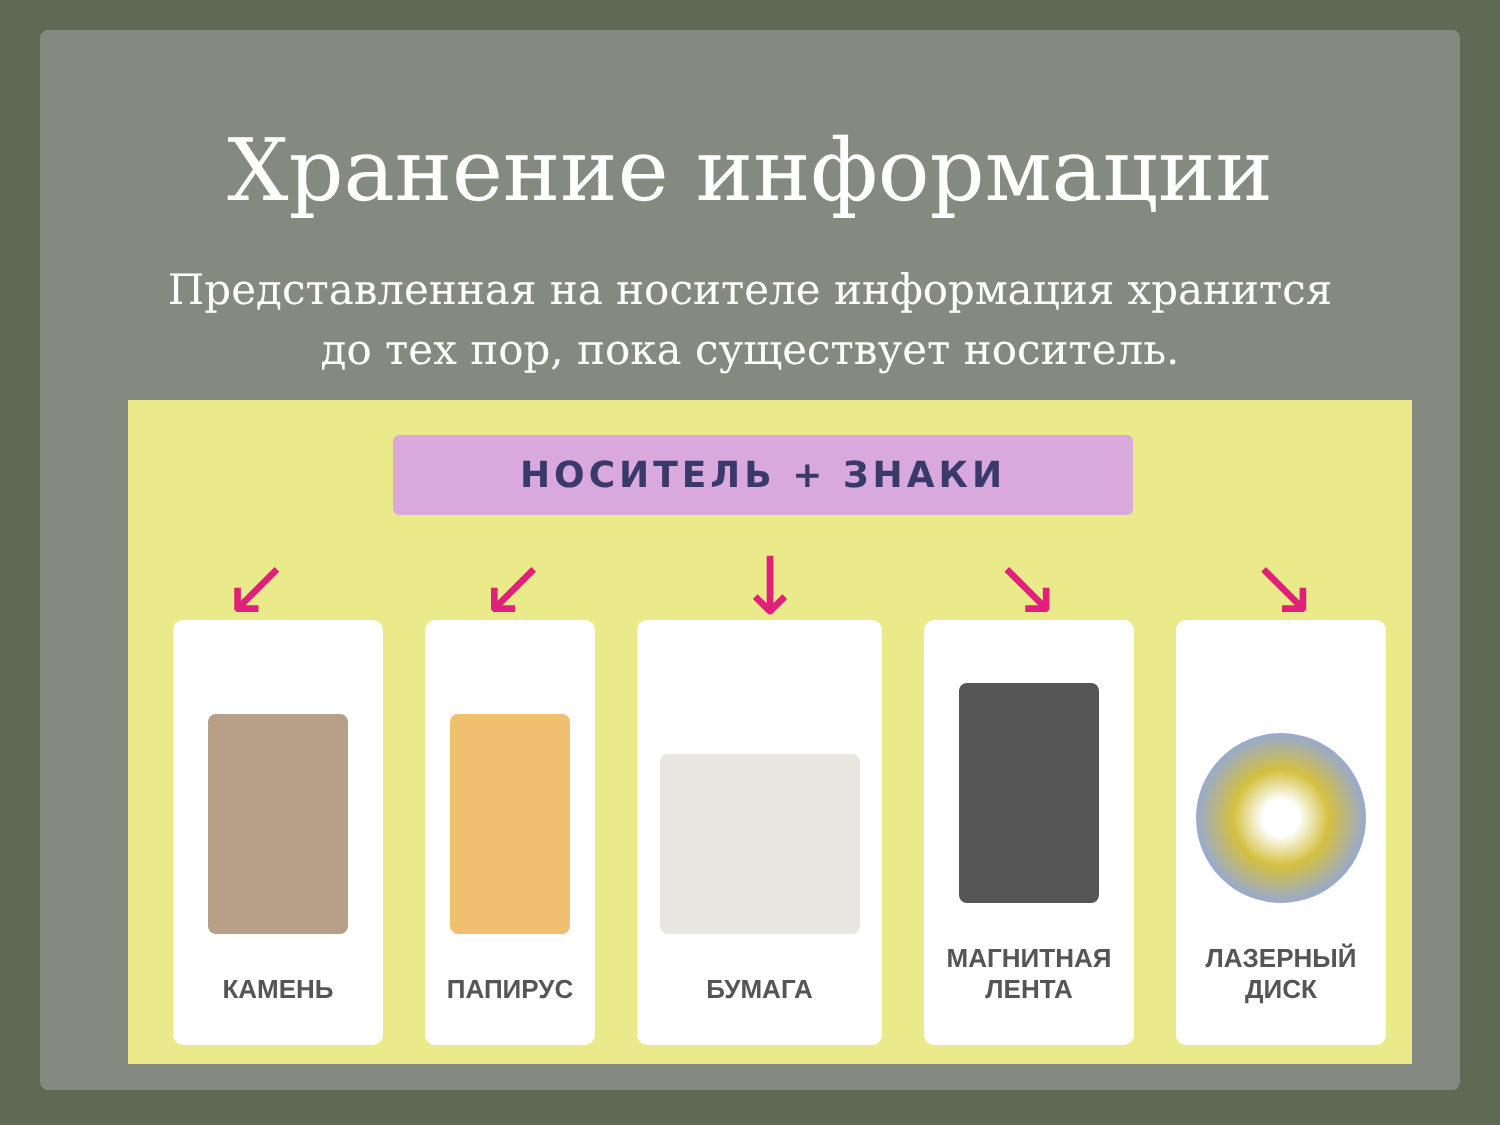Хранение информации
Представленная на носителе информация хранится
до тех пор, пока существует носитель.
НОСИТЕЛЬ + ЗНАКИ
↙ ↙ ↓ ↘ ↘
КАМЕНЬ ПАПИРУС БУМАГА МАГНИТНАЯ
ЛЕНТА
ЛАЗЕРНЫЙ
ДИСК